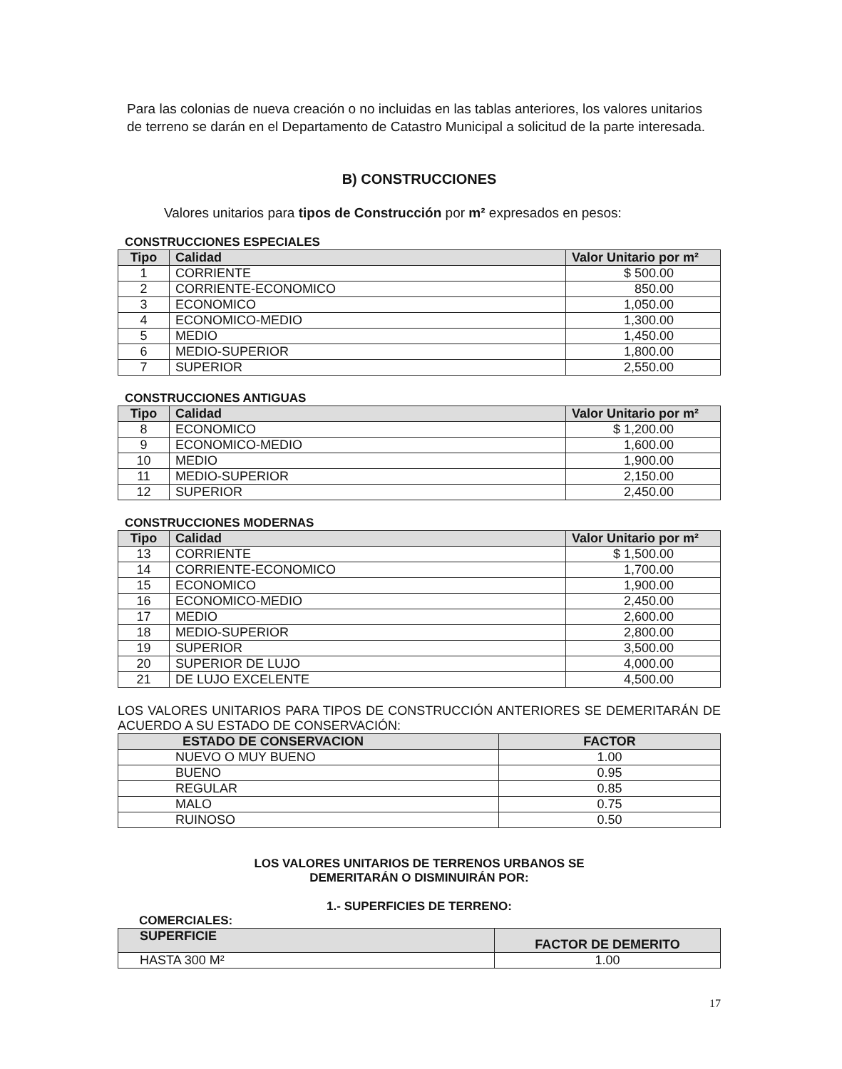Para las colonias de nueva creación o no incluidas en las tablas anteriores, los valores unitarios de terreno se darán en el Departamento de Catastro Municipal a solicitud de la parte interesada.
B) CONSTRUCCIONES
Valores unitarios para tipos de Construcción por m² expresados en pesos:
CONSTRUCCIONES ESPECIALES
| Tipo | Calidad | Valor Unitario por m² |
| --- | --- | --- |
| 1 | CORRIENTE | $ 500.00 |
| 2 | CORRIENTE-ECONOMICO | 850.00 |
| 3 | ECONOMICO | 1,050.00 |
| 4 | ECONOMICO-MEDIO | 1,300.00 |
| 5 | MEDIO | 1,450.00 |
| 6 | MEDIO-SUPERIOR | 1,800.00 |
| 7 | SUPERIOR | 2,550.00 |
CONSTRUCCIONES ANTIGUAS
| Tipo | Calidad | Valor Unitario por m² |
| --- | --- | --- |
| 8 | ECONOMICO | $ 1,200.00 |
| 9 | ECONOMICO-MEDIO | 1,600.00 |
| 10 | MEDIO | 1,900.00 |
| 11 | MEDIO-SUPERIOR | 2,150.00 |
| 12 | SUPERIOR | 2,450.00 |
CONSTRUCCIONES MODERNAS
| Tipo | Calidad | Valor Unitario por m² |
| --- | --- | --- |
| 13 | CORRIENTE | $ 1,500.00 |
| 14 | CORRIENTE-ECONOMICO | 1,700.00 |
| 15 | ECONOMICO | 1,900.00 |
| 16 | ECONOMICO-MEDIO | 2,450.00 |
| 17 | MEDIO | 2,600.00 |
| 18 | MEDIO-SUPERIOR | 2,800.00 |
| 19 | SUPERIOR | 3,500.00 |
| 20 | SUPERIOR DE LUJO | 4,000.00 |
| 21 | DE LUJO EXCELENTE | 4,500.00 |
LOS VALORES UNITARIOS PARA TIPOS DE CONSTRUCCIÓN ANTERIORES SE DEMERITARÁN DE ACUERDO A SU ESTADO DE CONSERVACIÓN:
| ESTADO DE CONSERVACION | FACTOR |
| --- | --- |
| NUEVO O MUY BUENO | 1.00 |
| BUENO | 0.95 |
| REGULAR | 0.85 |
| MALO | 0.75 |
| RUINOSO | 0.50 |
LOS VALORES UNITARIOS DE TERRENOS URBANOS SE
DEMERITARÁN O DISMINUIRÁN POR:
1.- SUPERFICIES DE TERRENO:
COMERCIALES:
| SUPERFICIE | FACTOR DE DEMERITO |
| --- | --- |
| HASTA 300 M² | 1.00 |
17